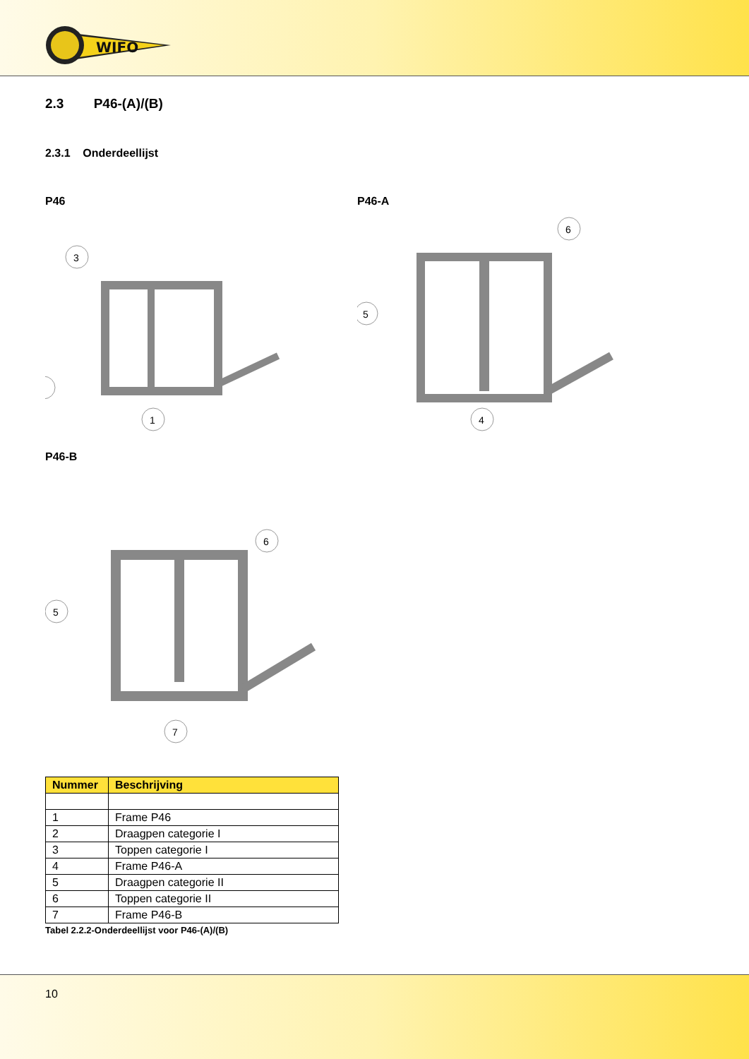WIFO
2.3 P46-(A)/(B)
2.3.1 Onderdeellijst
P46
3
1
P46-A
6
5
4
P46-B
6
5
7
| Nummer | Beschrijving |
| --- | --- |
| 1 | Frame P46 |
| 2 | Draagpen categorie I |
| 3 | Toppen categorie I |
| 4 | Frame P46-A |
| 5 | Draagpen categorie II |
| 6 | Toppen categorie II |
| 7 | Frame P46-B |
Tabel 2.2.2-Onderdeellijst voor P46-(A)/(B)
10